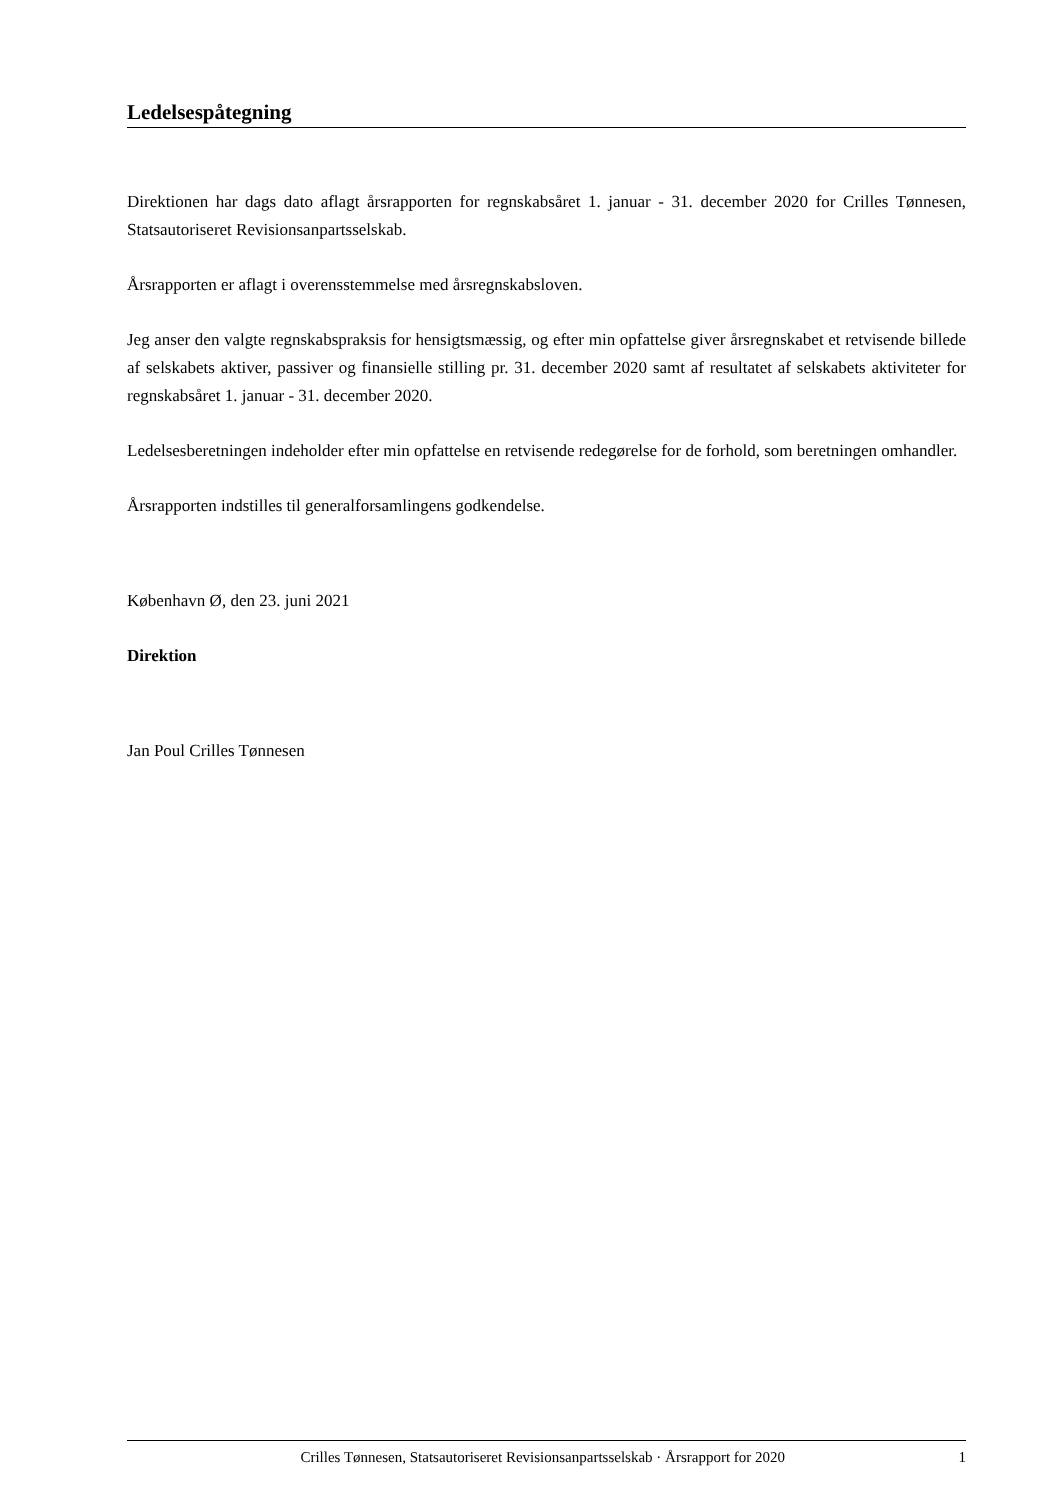Ledelsespåtegning
Direktionen har dags dato aflagt årsrapporten for regnskabsåret 1. januar - 31. december 2020 for Crilles Tønnesen, Statsautoriseret Revisionsanpartsselskab.
Årsrapporten er aflagt i overensstemmelse med årsregnskabsloven.
Jeg anser den valgte regnskabspraksis for hensigtsmæssig, og efter min opfattelse giver årsregnskabet et retvisende billede af selskabets aktiver, passiver og finansielle stilling pr. 31. december 2020 samt af resultatet af selskabets aktiviteter for regnskabsåret 1. januar - 31. december 2020.
Ledelsesberetningen indeholder efter min opfattelse en retvisende redegørelse for de forhold, som beretningen omhandler.
Årsrapporten indstilles til generalforsamlingens godkendelse.
København Ø, den 23. juni 2021
Direktion
Jan Poul Crilles Tønnesen
Crilles Tønnesen, Statsautoriseret Revisionsanpartsselskab · Årsrapport for 2020 1